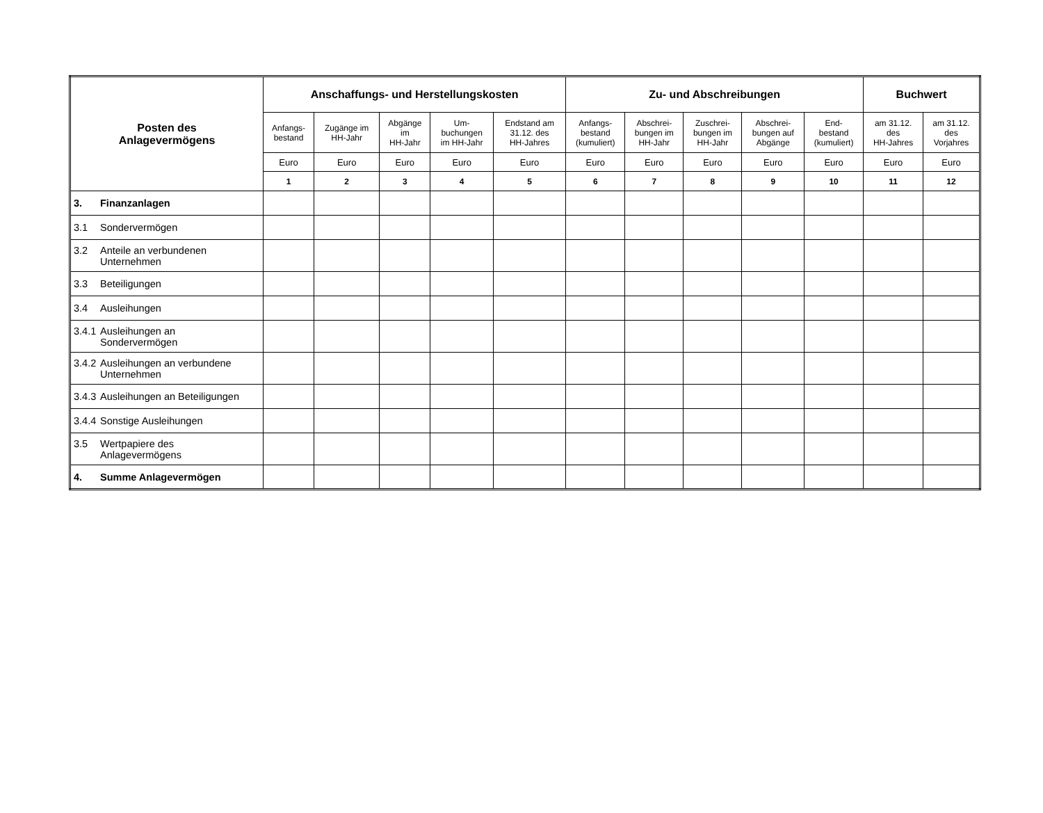| Posten des Anlagevermögens | Anschaffungs- und Herstellungskosten | | | | | Zu- und Abschreibungen | | | | | Buchwert | |
| --- | --- | --- | --- | --- | --- | --- | --- | --- | --- | --- | --- | --- |
| | Anfangs- bestand | Zugänge im HH-Jahr | Abgänge im HH-Jahr | Um- buchungen im HH-Jahr | Endstand am 31.12. des HH-Jahres | Anfangs- bestand (kumuliert) | Abschrei- bungen im HH-Jahr | Zuschrei- bungen im HH-Jahr | Abschrei- bungen auf Abgänge | End- bestand (kumuliert) | am 31.12. des HH-Jahres | am 31.12. des Vorjahres |
| | Euro | Euro | Euro | Euro | Euro | Euro | Euro | Euro | Euro | Euro | Euro | Euro |
| | 1 | 2 | 3 | 4 | 5 | 6 | 7 | 8 | 9 | 10 | 11 | 12 |
| 3. Finanzanlagen | | | | | | | | | | | | |
| 3.1 Sondervermögen | | | | | | | | | | | | |
| 3.2 Anteile an verbundenen Unternehmen | | | | | | | | | | | | |
| 3.3 Beteiligungen | | | | | | | | | | | | |
| 3.4 Ausleihungen | | | | | | | | | | | | |
| 3.4.1 Ausleihungen an Sondervermögen | | | | | | | | | | | | |
| 3.4.2 Ausleihungen an verbundene Unternehmen | | | | | | | | | | | | |
| 3.4.3 Ausleihungen an Beteiligungen | | | | | | | | | | | | |
| 3.4.4 Sonstige Ausleihungen | | | | | | | | | | | | |
| 3.5 Wertpapiere des Anlagevermögens | | | | | | | | | | | | |
| 4. Summe Anlagevermögen | | | | | | | | | | | | |